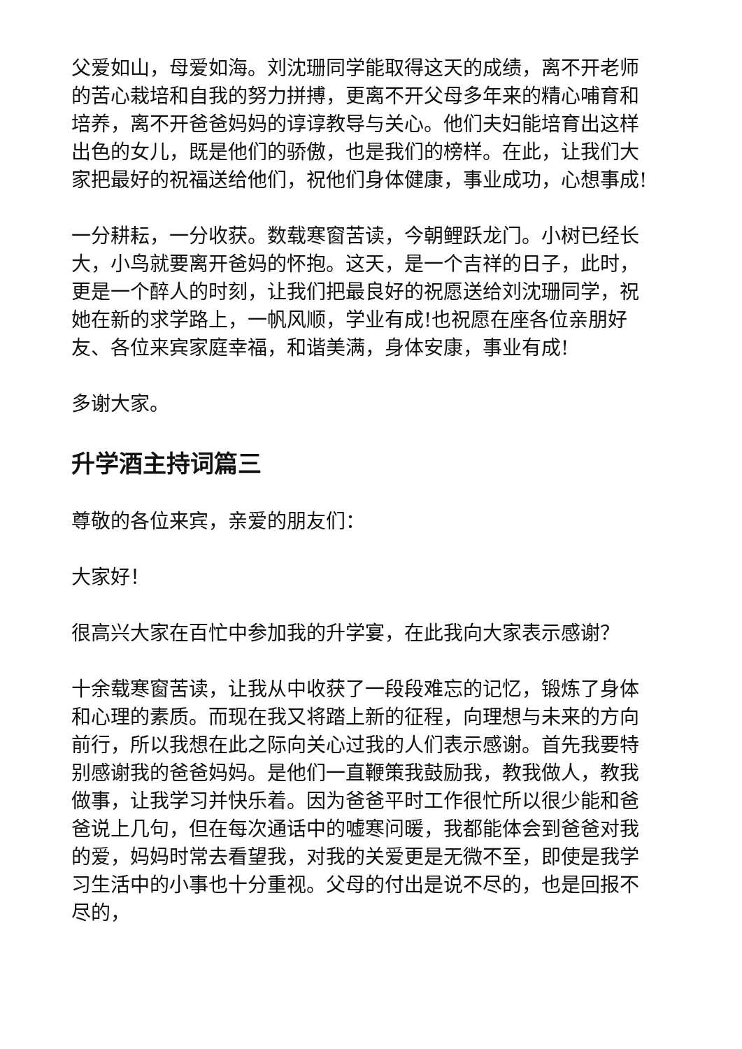父爱如山，母爱如海。刘沈珊同学能取得这天的成绩，离不开老师的苦心栽培和自我的努力拼搏，更离不开父母多年来的精心哺育和培养，离不开爸爸妈妈的谆谆教导与关心。他们夫妇能培育出这样出色的女儿，既是他们的骄傲，也是我们的榜样。在此，让我们大家把最好的祝福送给他们，祝他们身体健康，事业成功，心想事成!
一分耕耘，一分收获。数载寒窗苦读，今朝鲤跃龙门。小树已经长大，小鸟就要离开爸妈的怀抱。这天，是一个吉祥的日子，此时，更是一个醉人的时刻，让我们把最良好的祝愿送给刘沈珊同学，祝她在新的求学路上，一帆风顺，学业有成!也祝愿在座各位亲朋好友、各位来宾家庭幸福，和谐美满，身体安康，事业有成!
多谢大家。
升学酒主持词篇三
尊敬的各位来宾，亲爱的朋友们：
大家好！
很高兴大家在百忙中参加我的升学宴，在此我向大家表示感谢？
十余载寒窗苦读，让我从中收获了一段段难忘的记忆，锻炼了身体和心理的素质。而现在我又将踏上新的征程，向理想与未来的方向前行，所以我想在此之际向关心过我的人们表示感谢。首先我要特别感谢我的爸爸妈妈。是他们一直鞭策我鼓励我，教我做人，教我做事，让我学习并快乐着。因为爸爸平时工作很忙所以很少能和爸爸说上几句，但在每次通话中的嘘寒问暖，我都能体会到爸爸对我的爱，妈妈时常去看望我，对我的关爱更是无微不至，即使是我学习生活中的小事也十分重视。父母的付出是说不尽的，也是回报不尽的，